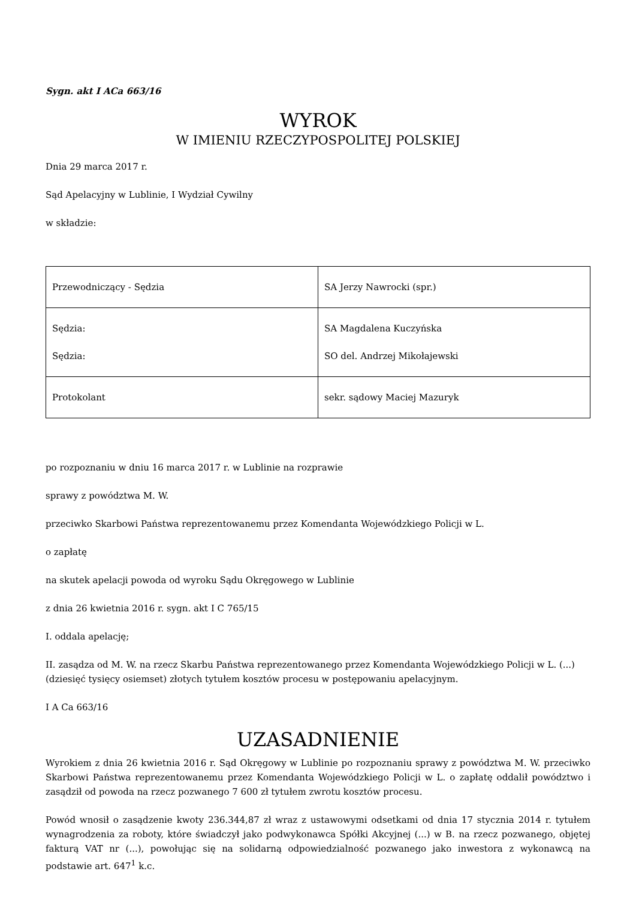Sygn. akt I ACa 663/16
WYROK
W IMIENIU RZECZYPOSPOLITEJ POLSKIEJ
Dnia 29 marca 2017 r.
Sąd Apelacyjny w Lublinie, I Wydział Cywilny
w składzie:
| Przewodniczący - Sędzia | SA Jerzy Nawrocki (spr.) |
| Sędzia: Sędzia: | SA Magdalena Kuczyńska SO del. Andrzej Mikołajewski |
| Protokolant | sekr. sądowy Maciej Mazuryk |
po rozpoznaniu w dniu 16 marca 2017 r. w Lublinie na rozprawie
sprawy z powództwa M. W.
przeciwko Skarbowi Państwa reprezentowanemu przez Komendanta Wojewódzkiego Policji w L.
o zapłatę
na skutek apelacji powoda od wyroku Sądu Okręgowego w Lublinie
z dnia 26 kwietnia 2016 r. sygn. akt I C 765/15
I. oddala apelację;
II. zasądza od M. W. na rzecz Skarbu Państwa reprezentowanego przez Komendanta Wojewódzkiego Policji w L. (...) (dziesięć tysięcy osiemset) złotych tytułem kosztów procesu w postępowaniu apelacyjnym.
I A Ca 663/16
UZASADNIENIE
Wyrokiem z dnia 26 kwietnia 2016 r. Sąd Okręgowy w Lublinie po rozpoznaniu sprawy z powództwa M. W. przeciwko Skarbowi Państwa reprezentowanemu przez Komendanta Wojewódzkiego Policji w L. o zapłatę oddalił powództwo i zasądził od powoda na rzecz pozwanego 7 600 zł tytułem zwrotu kosztów procesu.
Powód wnosił o zasądzenie kwoty 236.344,87 zł wraz z ustawowymi odsetkami od dnia 17 stycznia 2014 r. tytułem wynagrodzenia za roboty, które świadczył jako podwykonawca Spółki Akcyjnej (...) w B. na rzecz pozwanego, objętej fakturą VAT nr (...), powołując się na solidarną odpowiedzialność pozwanego jako inwestora z wykonawcą na podstawie art. 647<sup>1</sup> k.c.